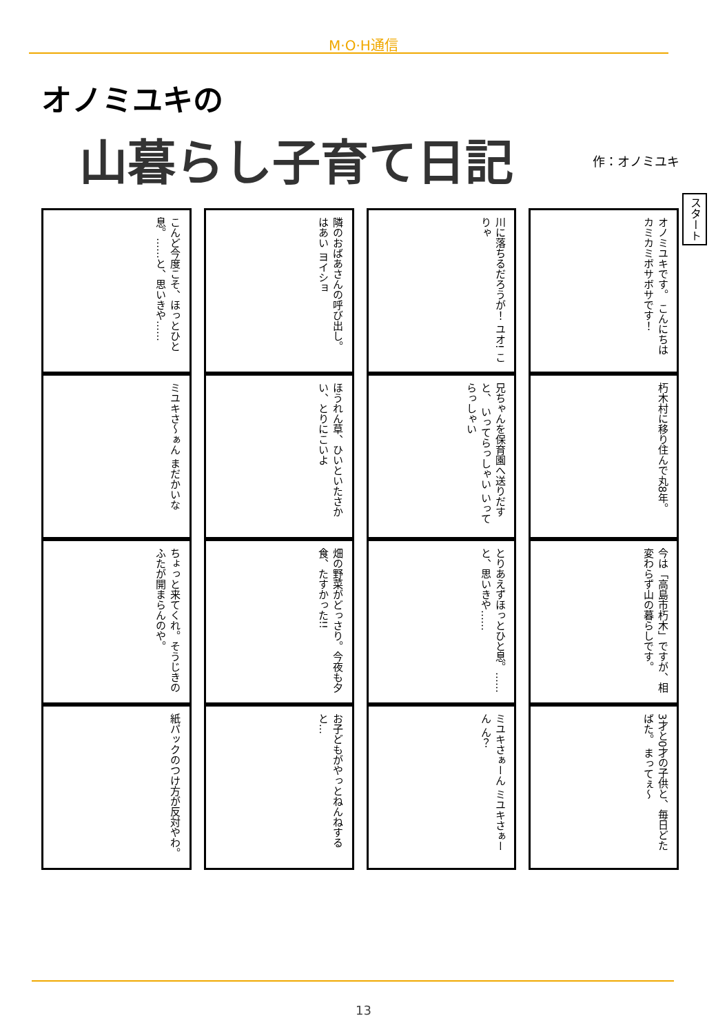M·O·H通信
オノミユキの
山暮らし子育て日記 作：オノミユキ
スタート
こんど今度こそ、ほっとひと息。……と、思いきや……
ミユキさ〜ぁん まだかいな
ちょっと来てくれ。そうじきのふたが開まらんのや。
紙パックのつけ方が反対やわ。
隣のおばあさんの呼び出し。 はあい ヨイショ
ほうれん草、ひいといたさかい、とりにこいよ
畑の野菜がどっさり。今夜も夕食、たすかった!!
お子どもがやっとねんねすると…
川に落ちるだろうが！ ユオ! こりゃ
兄ちゃんを保育園へ送りだすと、 いってらっしゃい いってらっしゃい
とりあえずほっとひと息。……と、思いきや……
ミユキさぁーん ミユキさぁーん ん？
オノミユキです。 こんにちは カミカミボサボサです！
朽木村に移り住んで丸8年。
今は「高島市朽木」ですが、相変わらず山の暮らしです。
3才と0才の子供と、毎日どたばた。 まってぇ〜
13